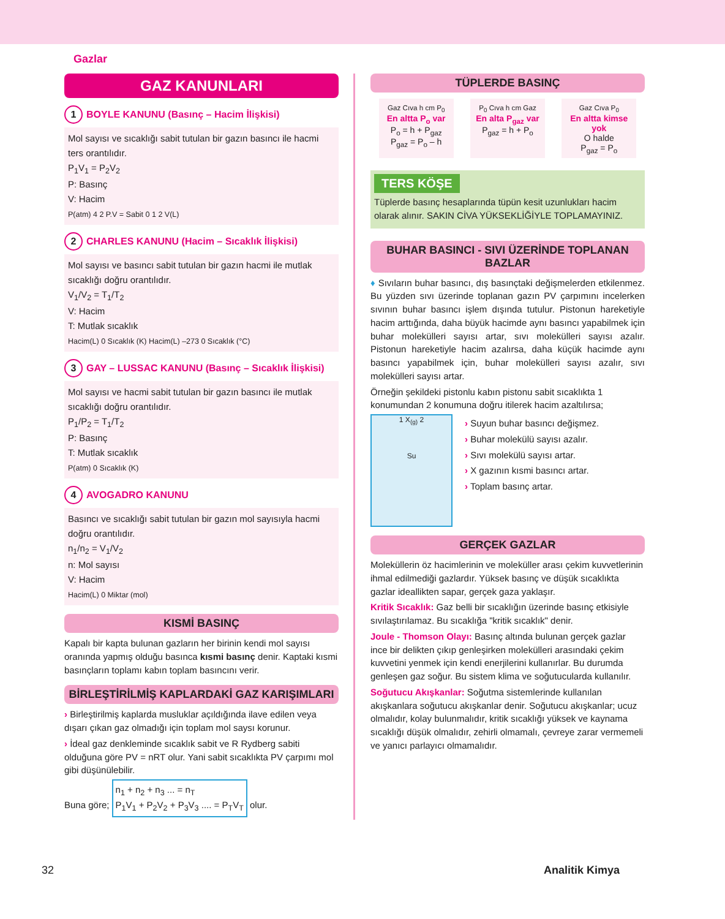Gazlar
GAZ KANUNLARI
1 BOYLE KANUNU (Basınç – Hacim İlişkisi)
Mol sayısı ve sıcaklığı sabit tutulan bir gazın basıncı ile hacmi ters orantılıdır.
P<sub>1</sub>V<sub>1</sub> = P<sub>2</sub>V<sub>2</sub>
P: Basınç
V: Hacim
P(atm) 4 2 P.V = Sabit 0 1 2 V(L)
2 CHARLES KANUNU (Hacim – Sıcaklık İlişkisi)
Mol sayısı ve basıncı sabit tutulan bir gazın hacmi ile mutlak sıcaklığı doğru orantılıdır.
V<sub>1</sub>/V<sub>2</sub> = T<sub>1</sub>/T<sub>2</sub>
V: Hacim
T: Mutlak sıcaklık
Hacim(L) 0 Sıcaklık (K) Hacim(L) –273 0 Sıcaklık (°C)
3 GAY – LUSSAC KANUNU (Basınç – Sıcaklık İlişkisi)
Mol sayısı ve hacmi sabit tutulan bir gazın basıncı ile mutlak sıcaklığı doğru orantılıdır.
P<sub>1</sub>/P<sub>2</sub> = T<sub>1</sub>/T<sub>2</sub>
P: Basınç
T: Mutlak sıcaklık
P(atm) 0 Sıcaklık (K)
4 AVOGADRO KANUNU
Basıncı ve sıcaklığı sabit tutulan bir gazın mol sayısıyla hacmi doğru orantılıdır.
n<sub>1</sub>/n<sub>2</sub> = V<sub>1</sub>/V<sub>2</sub>
n: Mol sayısı
V: Hacim
Hacim(L) 0 Miktar (mol)
KISMİ BASINÇ
Kapalı bir kapta bulunan gazların her birinin kendi mol sayısı oranında yapmış olduğu basınca kısmi basınç denir. Kaptaki kısmi basınçların toplamı kabın toplam basıncını verir.
BİRLEŞTİRİLMİŞ KAPLARDAKİ GAZ KARIŞIMLARI
› Birleştirilmiş kaplarda musluklar açıldığında ilave edilen veya dışarı çıkan gaz olmadığı için toplam mol saysı korunur.
› İdeal gaz denkleminde sıcaklık sabit ve R Rydberg sabiti olduğuna göre PV = nRT olur. Yani sabit sıcaklıkta PV çarpımı mol gibi düşünülebilir.
Buna göre; n<sub>1</sub> + n<sub>2</sub> + n<sub>3</sub> ... = n<sub>T</sub>
P<sub>1</sub>V<sub>1</sub> + P<sub>2</sub>V<sub>2</sub> + P<sub>3</sub>V<sub>3</sub> .... = P<sub>T</sub>V<sub>T</sub> olur.
TÜPLERDE BASINÇ
Gaz Cıva h cm P<sub>0</sub>
En altta P<sub>o</sub> var
P<sub>o</sub> = h + P<sub>gaz</sub>
P<sub>gaz</sub> = P<sub>o</sub> – h
P<sub>0</sub> Cıva h cm Gaz
En alta P<sub>gaz</sub> var
P<sub>gaz</sub> = h + P<sub>o</sub>
Gaz Cıva P<sub>0</sub>
En altta kimse yok
O halde
P<sub>gaz</sub> = P<sub>o</sub>
TERS KÖŞE
Tüplerde basınç hesaplarında tüpün kesit uzunlukları hacim olarak alınır. SAKIN CİVA YÜKSEKLİĞİYLE TOPLAMAYINIZ.
BUHAR BASINCI - SIVI ÜZERİNDE TOPLANAN BAZLAR
♦ Sıvıların buhar basıncı, dış basınçtaki değişmelerden etkilenmez. Bu yüzden sıvı üzerinde toplanan gazın PV çarpımını incelerken sıvının buhar basıncı işlem dışında tutulur. Pistonun hareketiyle hacim arttığında, daha büyük hacimde aynı basıncı yapabilmek için buhar molekülleri sayısı artar, sıvı molekülleri sayısı azalır. Pistonun hareketiyle hacim azalırsa, daha küçük hacimde aynı basıncı yapabilmek için, buhar molekülleri sayısı azalır, sıvı molekülleri sayısı artar.
Örneğin şekildeki pistonlu kabın pistonu sabit sıcaklıkta 1 konumundan 2 konumuna doğru itilerek hacim azaltılırsa;
1 X<sub>(g)</sub> 2
Su
› Suyun buhar basıncı değişmez.
› Buhar molekülü sayısı azalır.
› Sıvı molekülü sayısı artar.
› X gazının kısmi basıncı artar.
› Toplam basınç artar.
GERÇEK GAZLAR
Moleküllerin öz hacimlerinin ve moleküller arası çekim kuvvetlerinin ihmal edilmediği gazlardır. Yüksek basınç ve düşük sıcaklıkta gazlar ideallikten sapar, gerçek gaza yaklaşır.
Kritik Sıcaklık: Gaz belli bir sıcaklığın üzerinde basınç etkisiyle sıvılaştırılamaz. Bu sıcaklığa "kritik sıcaklık" denir.
Joule - Thomson Olayı: Basınç altında bulunan gerçek gazlar ince bir delikten çıkıp genleşirken molekülleri arasındaki çekim kuvvetini yenmek için kendi enerjilerini kullanırlar. Bu durumda genleşen gaz soğur. Bu sistem klima ve soğutucularda kullanılır.
Soğutucu Akışkanlar: Soğutma sistemlerinde kullanılan akışkanlara soğutucu akışkanlar denir. Soğutucu akışkanlar; ucuz olmalıdır, kolay bulunmalıdır, kritik sıcaklığı yüksek ve kaynama sıcaklığı düşük olmalıdır, zehirli olmamalı, çevreye zarar vermemeli ve yanıcı parlayıcı olmamalıdır.
32 Analitik Kimya